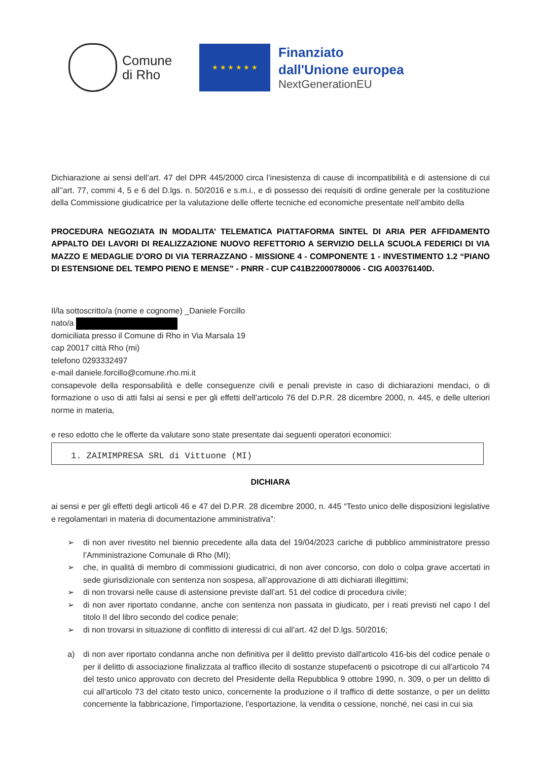Comune
di Rho
★ ★ ★ ★ ★ ★
Finanziato
dall'Unione europea
NextGenerationEU
Dichiarazione ai sensi dell’art. 47 del DPR 445/2000 circa l’inesistenza di cause di incompatibilità e di astensione di cui all’’art. 77, commi 4, 5 e 6 del D.lgs. n. 50/2016 e s.m.i., e di possesso dei requisiti di ordine generale per la costituzione della Commissione giudicatrice per la valutazione delle offerte tecniche ed economiche presentate nell’ambito della
PROCEDURA NEGOZIATA IN MODALITA’ TELEMATICA PIATTAFORMA SINTEL DI ARIA PER AFFIDAMENTO APPALTO DEI LAVORI DI REALIZZAZIONE NUOVO REFETTORIO A SERVIZIO DELLA SCUOLA FEDERICI DI VIA MAZZO E MEDAGLIE D'ORO DI VIA TERRAZZANO - MISSIONE 4 - COMPONENTE 1 - INVESTIMENTO 1.2 “PIANO DI ESTENSIONE DEL TEMPO PIENO E MENSE” - PNRR - CUP C41B22000780006 - CIG A00376140D.
Il/la sottoscritto/a (nome e cognome) _Daniele Forcillo
nato/a
domiciliata presso il Comune di Rho in Via Marsala 19
cap 20017 città Rho (mi)
telefono 0293332497
e-mail daniele.forcillo@comune.rho.mi.it
consapevole della responsabilità e delle conseguenze civili e penali previste in caso di dichiarazioni mendaci, o di formazione o uso di atti falsi ai sensi e per gli effetti dell’articolo 76 del D.P.R. 28 dicembre 2000, n. 445, e delle ulteriori norme in materia,
e reso edotto che le offerte da valutare sono state presentate dai seguenti operatori economici:
1. ZAIMIMPRESA SRL di Vittuone (MI)
DICHIARA
ai sensi e per gli effetti degli articoli 46 e 47 del D.P.R. 28 dicembre 2000, n. 445 “Testo unico delle disposizioni legislative e regolamentari in materia di documentazione amministrativa”:
➢ di non aver rivestito nel biennio precedente alla data del 19/04/2023 cariche di pubblico amministratore presso l’Amministrazione Comunale di Rho (MI);
➢ che, in qualità di membro di commissioni giudicatrici, di non aver concorso, con dolo o colpa grave accertati in sede giurisdizionale con sentenza non sospesa, all’approvazione di atti dichiarati illegittimi;
➢ di non trovarsi nelle cause di astensione previste dall’art. 51 del codice di procedura civile;
➢ di non aver riportato condanne, anche con sentenza non passata in giudicato, per i reati previsti nel capo I del titolo II del libro secondo del codice penale;
➢ di non trovarsi in situazione di conflitto di interessi di cui all’art. 42 del D.lgs. 50/2016;
a) di non aver riportato condanna anche non definitiva per il delitto previsto dall'articolo 416-bis del codice penale o per il delitto di associazione finalizzata al traffico illecito di sostanze stupefacenti o psicotrope di cui all'articolo 74 del testo unico approvato con decreto del Presidente della Repubblica 9 ottobre 1990, n. 309, o per un delitto di cui all'articolo 73 del citato testo unico, concernente la produzione o il traffico di dette sostanze, o per un delitto concernente la fabbricazione, l'importazione, l'esportazione, la vendita o cessione, nonché, nei casi in cui sia